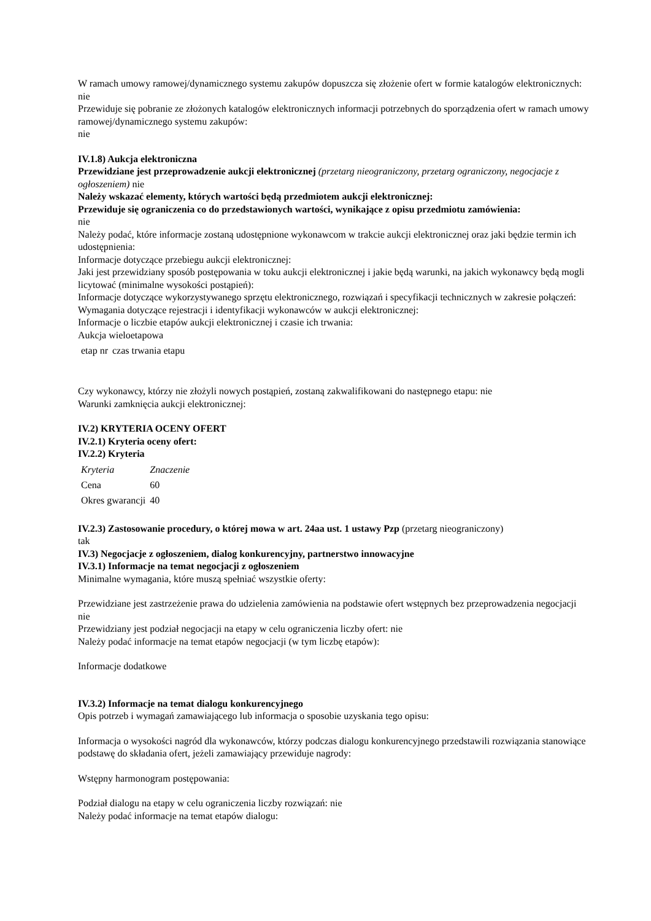W ramach umowy ramowej/dynamicznego systemu zakupów dopuszcza się złożenie ofert w formie katalogów elektronicznych:
nie
Przewiduje się pobranie ze złożonych katalogów elektronicznych informacji potrzebnych do sporządzenia ofert w ramach umowy ramowej/dynamicznego systemu zakupów:
nie
IV.1.8) Aukcja elektroniczna
Przewidziane jest przeprowadzenie aukcji elektronicznej (przetarg nieograniczony, przetarg ograniczony, negocjacje z ogłoszeniem) nie
Należy wskazać elementy, których wartości będą przedmiotem aukcji elektronicznej:
Przewiduje się ograniczenia co do przedstawionych wartości, wynikające z opisu przedmiotu zamówienia:
nie
Należy podać, które informacje zostaną udostępnione wykonawcom w trakcie aukcji elektronicznej oraz jaki będzie termin ich udostępnienia:
Informacje dotyczące przebiegu aukcji elektronicznej:
Jaki jest przewidziany sposób postępowania w toku aukcji elektronicznej i jakie będą warunki, na jakich wykonawcy będą mogli licytować (minimalne wysokości postąpień):
Informacje dotyczące wykorzystywanego sprzętu elektronicznego, rozwiązań i specyfikacji technicznych w zakresie połączeń:
Wymagania dotyczące rejestracji i identyfikacji wykonawców w aukcji elektronicznej:
Informacje o liczbie etapów aukcji elektronicznej i czasie ich trwania:
Aukcja wieloetapowa
| etap nr | czas trwania etapu |
Czy wykonawcy, którzy nie złożyli nowych postąpień, zostaną zakwalifikowani do następnego etapu: nie
Warunki zamknięcia aukcji elektronicznej:
IV.2) KRYTERIA OCENY OFERT
IV.2.1) Kryteria oceny ofert:
IV.2.2) Kryteria
| Kryteria | Znaczenie |
| Cena | 60 |
| Okres gwarancji | 40 |
IV.2.3) Zastosowanie procedury, o której mowa w art. 24aa ust. 1 ustawy Pzp (przetarg nieograniczony)
tak
IV.3) Negocjacje z ogłoszeniem, dialog konkurencyjny, partnerstwo innowacyjne
IV.3.1) Informacje na temat negocjacji z ogłoszeniem
Minimalne wymagania, które muszą spełniać wszystkie oferty:
Przewidziane jest zastrzeżenie prawa do udzielenia zamówienia na podstawie ofert wstępnych bez przeprowadzenia negocjacji nie
Przewidziany jest podział negocjacji na etapy w celu ograniczenia liczby ofert: nie
Należy podać informacje na temat etapów negocjacji (w tym liczbę etapów):
Informacje dodatkowe
IV.3.2) Informacje na temat dialogu konkurencyjnego
Opis potrzeb i wymagań zamawiającego lub informacja o sposobie uzyskania tego opisu:
Informacja o wysokości nagród dla wykonawców, którzy podczas dialogu konkurencyjnego przedstawili rozwiązania stanowiące podstawę do składania ofert, jeżeli zamawiający przewiduje nagrody:
Wstępny harmonogram postępowania:
Podział dialogu na etapy w celu ograniczenia liczby rozwiązań: nie
Należy podać informacje na temat etapów dialogu: